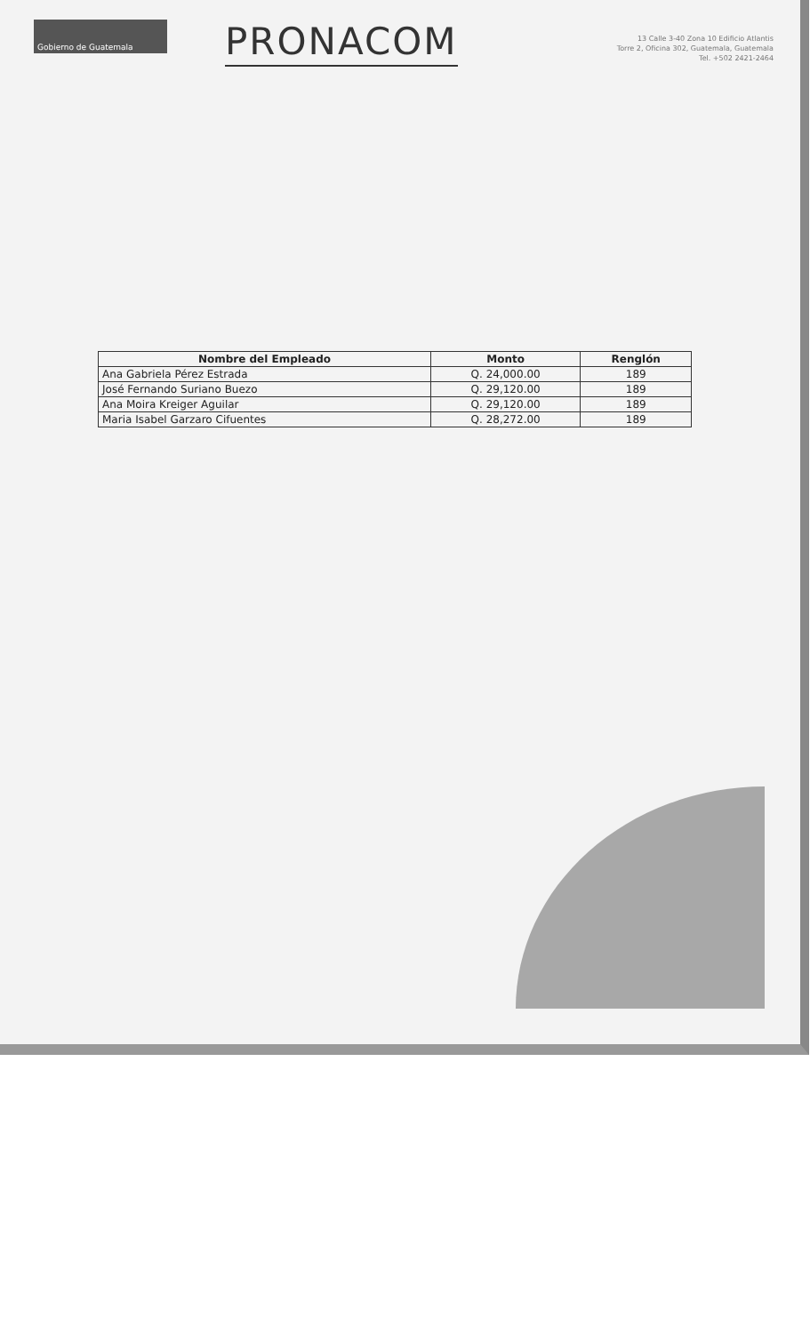Gobierno de Guatemala
PRONACOM
13 Calle 3-40 Zona 10 Edificio Atlantis
Torre 2, Oficina 302, Guatemala, Guatemala
Tel. +502 2421-2464
| Nombre del Empleado | Monto | Renglón |
| --- | --- | --- |
| Ana Gabriela Pérez Estrada | Q. 24,000.00 | 189 |
| José Fernando Suriano Buezo | Q. 29,120.00 | 189 |
| Ana Moira Kreiger Aguilar | Q. 29,120.00 | 189 |
| Maria Isabel Garzaro Cifuentes | Q. 28,272.00 | 189 |